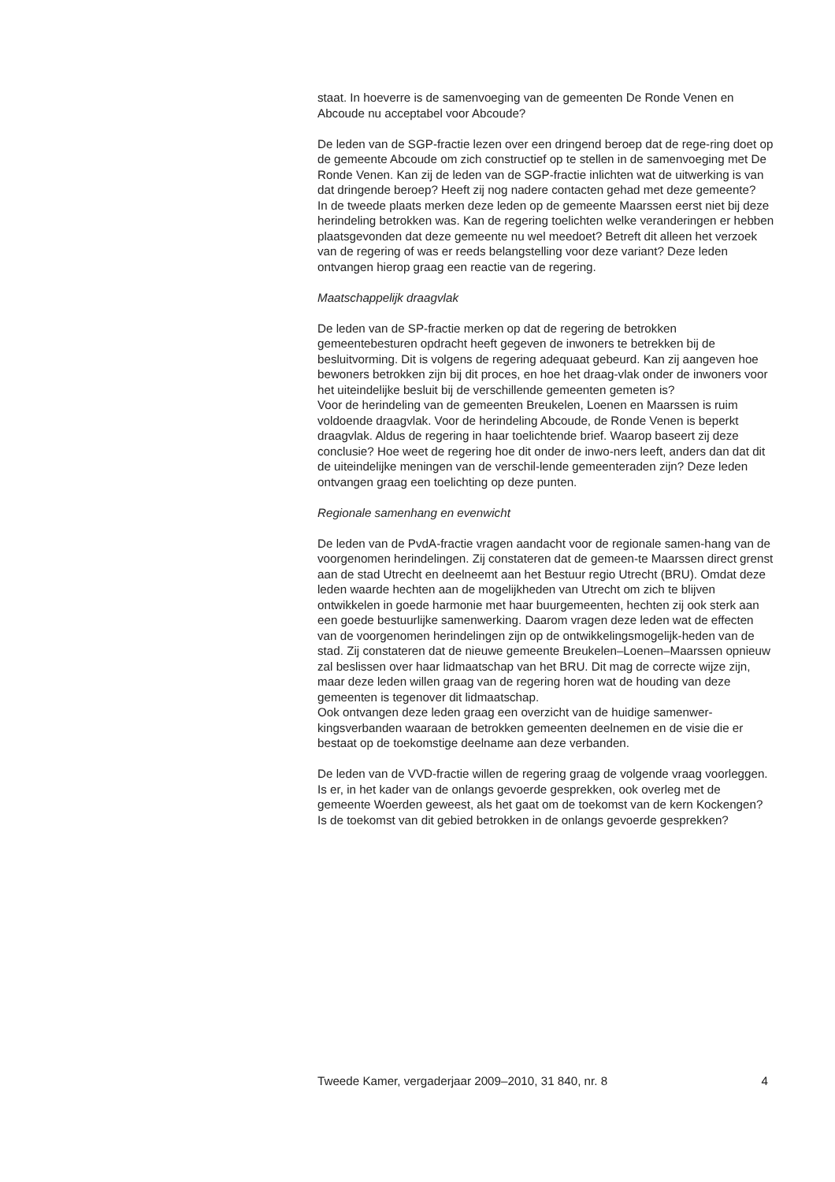staat. In hoeverre is de samenvoeging van de gemeenten De Ronde Venen en Abcoude nu acceptabel voor Abcoude?
De leden van de SGP-fractie lezen over een dringend beroep dat de rege-ring doet op de gemeente Abcoude om zich constructief op te stellen in de samenvoeging met De Ronde Venen. Kan zij de leden van de SGP-fractie inlichten wat de uitwerking is van dat dringende beroep? Heeft zij nog nadere contacten gehad met deze gemeente?
In de tweede plaats merken deze leden op de gemeente Maarssen eerst niet bij deze herindeling betrokken was. Kan de regering toelichten welke veranderingen er hebben plaatsgevonden dat deze gemeente nu wel meedoet? Betreft dit alleen het verzoek van de regering of was er reeds belangstelling voor deze variant? Deze leden ontvangen hierop graag een reactie van de regering.
Maatschappelijk draagvlak
De leden van de SP-fractie merken op dat de regering de betrokken gemeentebesturen opdracht heeft gegeven de inwoners te betrekken bij de besluitvorming. Dit is volgens de regering adequaat gebeurd. Kan zij aangeven hoe bewoners betrokken zijn bij dit proces, en hoe het draag-vlak onder de inwoners voor het uiteindelijke besluit bij de verschillende gemeenten gemeten is?
Voor de herindeling van de gemeenten Breukelen, Loenen en Maarssen is ruim voldoende draagvlak. Voor de herindeling Abcoude, de Ronde Venen is beperkt draagvlak. Aldus de regering in haar toelichtende brief. Waarop baseert zij deze conclusie? Hoe weet de regering hoe dit onder de inwo-ners leeft, anders dan dat dit de uiteindelijke meningen van de verschil-lende gemeenteraden zijn? Deze leden ontvangen graag een toelichting op deze punten.
Regionale samenhang en evenwicht
De leden van de PvdA-fractie vragen aandacht voor de regionale samen-hang van de voorgenomen herindelingen. Zij constateren dat de gemeen-te Maarssen direct grenst aan de stad Utrecht en deelneemt aan het Bestuur regio Utrecht (BRU). Omdat deze leden waarde hechten aan de mogelijkheden van Utrecht om zich te blijven ontwikkelen in goede harmonie met haar buurgemeenten, hechten zij ook sterk aan een goede bestuurlijke samenwerking. Daarom vragen deze leden wat de effecten van de voorgenomen herindelingen zijn op de ontwikkelingsmogelijk-heden van de stad. Zij constateren dat de nieuwe gemeente Breukelen–Loenen–Maarssen opnieuw zal beslissen over haar lidmaatschap van het BRU. Dit mag de correcte wijze zijn, maar deze leden willen graag van de regering horen wat de houding van deze gemeenten is tegenover dit lidmaatschap.
Ook ontvangen deze leden graag een overzicht van de huidige samenwer-kingsverbanden waaraan de betrokken gemeenten deelnemen en de visie die er bestaat op de toekomstige deelname aan deze verbanden.
De leden van de VVD-fractie willen de regering graag de volgende vraag voorleggen. Is er, in het kader van de onlangs gevoerde gesprekken, ook overleg met de gemeente Woerden geweest, als het gaat om de toekomst van de kern Kockengen? Is de toekomst van dit gebied betrokken in de onlangs gevoerde gesprekken?
Tweede Kamer, vergaderjaar 2009–2010, 31 840, nr. 8 4